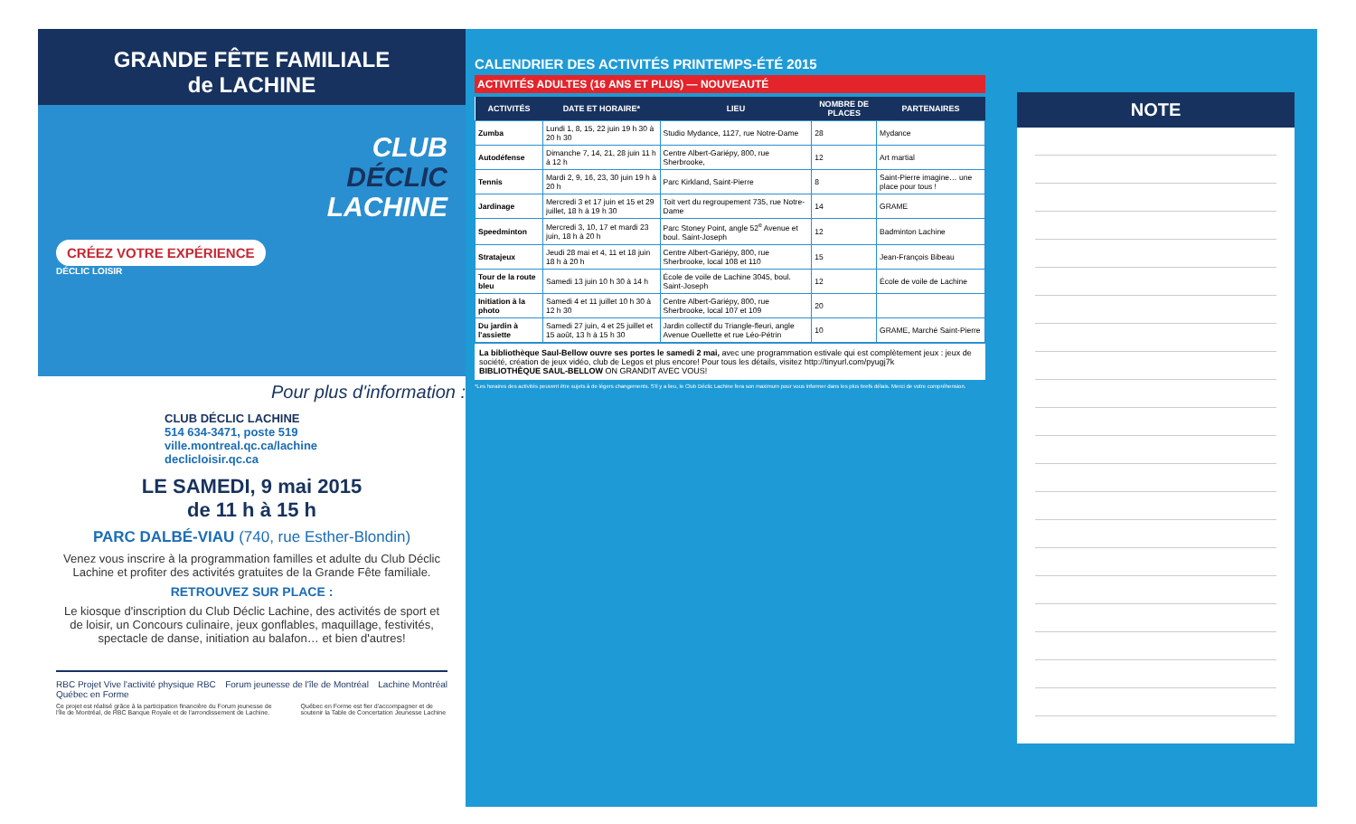GRANDE FÊTE FAMILIALE
de LACHINE
CLUB
DÉCLIC
LACHINE
CRÉEZ VOTRE EXPÉRIENCE
DÉCLIC LOISIR
Pour plus d'information :
CLUB DÉCLIC LACHINE
514 634-3471, poste 519
ville.montreal.qc.ca/lachine
declicloisir.qc.ca
LE SAMEDI, 9 mai 2015
de 11 h à 15 h
PARC DALBÉ-VIAU (740, rue Esther-Blondin)
Venez vous inscrire à la programmation familles et adulte du Club Déclic Lachine et profiter des activités gratuites de la Grande Fête familiale.
RETROUVEZ SUR PLACE :
Le kiosque d'inscription du Club Déclic Lachine, des activités de sport et de loisir, un Concours culinaire, jeux gonflables, maquillage, festivités, spectacle de danse, initiation au balafon… et bien d'autres!
RBC Projet Vive l'activité physique RBC Forum jeunesse de l'île de Montréal Lachine Montréal Québec en Forme
Ce projet est réalisé grâce à la participation financière du Forum jeunesse de l'Île de Montréal, de RBC Banque Royale et de l'arrondissement de Lachine. Québec en Forme est fier d'accompagner et de soutenir la Table de Concertation Jeunesse Lachine
CALENDRIER DES ACTIVITÉS PRINTEMPS-ÉTÉ 2015
ACTIVITÉS ADULTES (16 ANS ET PLUS) — NOUVEAUTÉ
| ACTIVITÉS | DATE ET HORAIRE* | LIEU | NOMBRE DE PLACES | PARTENAIRES |
| --- | --- | --- | --- | --- |
| Zumba | Lundi 1, 8, 15, 22 juin 19 h 30 à 20 h 30 | Studio Mydance, 1127, rue Notre-Dame | 28 | Mydance |
| Autodéfense | Dimanche 7, 14, 21, 28 juin 11 h à 12 h | Centre Albert-Gariépy, 800, rue Sherbrooke, | 12 | Art martial |
| Tennis | Mardi 2, 9, 16, 23, 30 juin 19 h à 20 h | Parc Kirkland, Saint-Pierre | 8 | Saint-Pierre imagine… une place pour tous ! |
| Jardinage | Mercredi 3 et 17 juin et 15 et 29 juillet, 18 h à 19 h 30 | Toit vert du regroupement 735, rue Notre-Dame | 14 | GRAME |
| Speedminton | Mercredi 3, 10, 17 et mardi 23 juin, 18 h à 20 h | Parc Stoney Point, angle 52<sup>e</sup> Avenue et boul. Saint-Joseph | 12 | Badminton Lachine |
| Stratajeux | Jeudi 28 mai et 4, 11 et 18 juin 18 h à 20 h | Centre Albert-Gariépy, 800, rue Sherbrooke, local 108 et 110 | 15 | Jean-François Bibeau |
| Tour de la route bleu | Samedi 13 juin 10 h 30 à 14 h | École de voile de Lachine 3045, boul. Saint-Joseph | 12 | École de voile de Lachine |
| Initiation à la photo | Samedi 4 et 11 juillet 10 h 30 à 12 h 30 | Centre Albert-Gariépy, 800, rue Sherbrooke, local 107 et 109 | 20 | |
| Du jardin à l'assiette | Samedi 27 juin, 4 et 25 juillet et 15 août, 13 h à 15 h 30 | Jardin collectif du Triangle-fleuri, angle Avenue Ouellette et rue Léo-Pétrin | 10 | GRAME, Marché Saint-Pierre |
La bibliothèque Saul-Bellow ouvre ses portes le samedi 2 mai, avec une programmation estivale qui est complètement jeux : jeux de société, création de jeux vidéo, club de Legos et plus encore! Pour tous les détails, visitez http://tinyurl.com/pyugj7k
BIBLIOTHÈQUE SAUL-BELLOW ON GRANDIT AVEC VOUS!
*Les horaires des activités peuvent être sujets à de légers changements. S'il y a lieu, le Club Déclic Lachine fera son maximum pour vous informer dans les plus brefs délais. Merci de votre compréhension.
NOTE